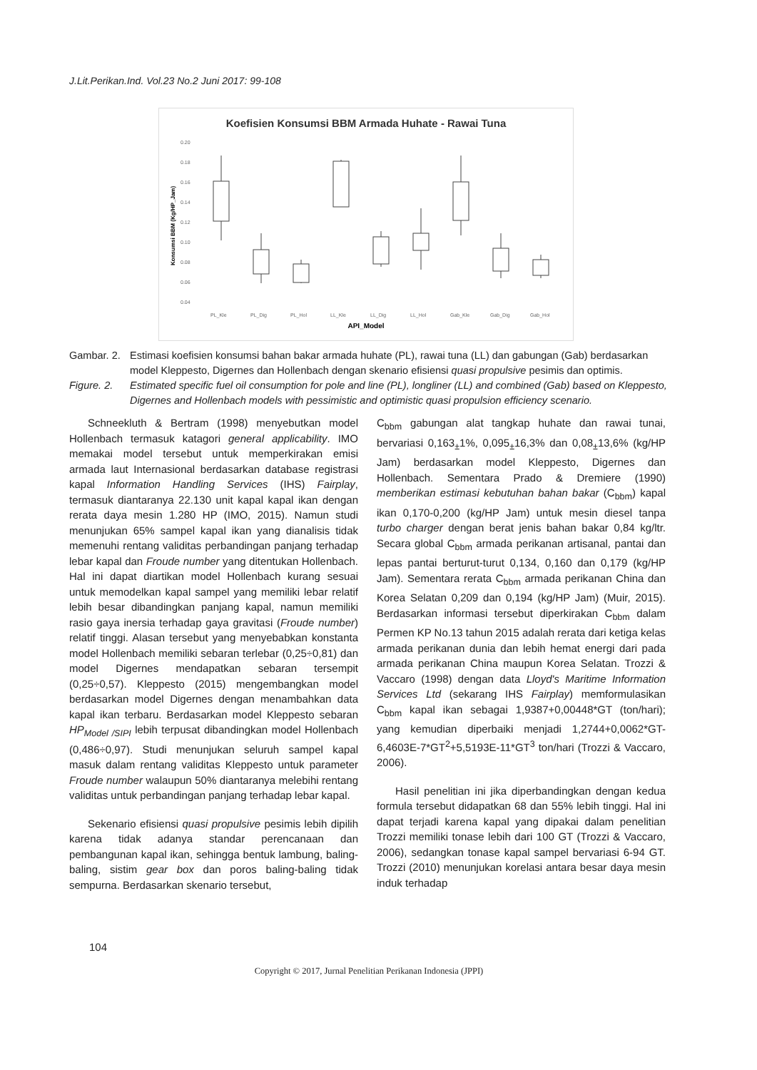J.Lit.Perikan.Ind. Vol.23 No.2 Juni 2017: 99-108
Koefisien Konsumsi BBM Armada Huhate - Rawai Tuna
0.20
0.18
0.16
0.14
0.12
0.10
0.08
0.06
0.04
PL_Kle
PL_Dig
PL_Hol
LL_Kle
LL_Dig
LL_Hol
Gab_Kle
Gab_Dig
Gab_Hol
API_Model
Konsumsi BBM (Kg/HP_Jam)
Gambar. 2.
Estimasi koefisien konsumsi bahan bakar armada huhate (PL), rawai tuna (LL) dan gabungan (Gab) berdasarkan model Kleppesto, Digernes dan Hollenbach dengan skenario efisiensi quasi propulsive pesimis dan optimis.
Figure. 2.
Estimated specific fuel oil consumption for pole and line (PL), longliner (LL) and combined (Gab) based on Kleppesto, Digernes and Hollenbach models with pessimistic and optimistic quasi propulsion efficiency scenario.
Schneekluth & Bertram (1998) menyebutkan model Hollenbach termasuk katagori general applicability. IMO memakai model tersebut untuk memperkirakan emisi armada laut Internasional berdasarkan database registrasi kapal Information Handling Services (IHS) Fairplay, termasuk diantaranya 22.130 unit kapal kapal ikan dengan rerata daya mesin 1.280 HP (IMO, 2015). Namun studi menunjukan 65% sampel kapal ikan yang dianalisis tidak memenuhi rentang validitas perbandingan panjang terhadap lebar kapal dan Froude number yang ditentukan Hollenbach. Hal ini dapat diartikan model Hollenbach kurang sesuai untuk memodelkan kapal sampel yang memiliki lebar relatif lebih besar dibandingkan panjang kapal, namun memiliki rasio gaya inersia terhadap gaya gravitasi (Froude number) relatif tinggi. Alasan tersebut yang menyebabkan konstanta model Hollenbach memiliki sebaran terlebar (0,25÷0,81) dan model Digernes mendapatkan sebaran tersempit (0,25÷0,57). Kleppesto (2015) mengembangkan model berdasarkan model Digernes dengan menambahkan data kapal ikan terbaru. Berdasarkan model Kleppesto sebaran HP<sub>Model /SIPI</sub> lebih terpusat dibandingkan model Hollenbach (0,486÷0,97). Studi menunjukan seluruh sampel kapal masuk dalam rentang validitas Kleppesto untuk parameter Froude number walaupun 50% diantaranya melebihi rentang validitas untuk perbandingan panjang terhadap lebar kapal.
Sekenario efisiensi quasi propulsive pesimis lebih dipilih karena tidak adanya standar perencanaan dan pembangunan kapal ikan, sehingga bentuk lambung, baling-baling, sistim gear box dan poros baling-baling tidak sempurna. Berdasarkan skenario tersebut,
C<sub>bbm</sub> gabungan alat tangkap huhate dan rawai tunai, bervariasi 0,163<sub>±</sub>1%, 0,095<sub>±</sub>16,3% dan 0,08<sub>±</sub>13,6% (kg/HP Jam) berdasarkan model Kleppesto, Digernes dan Hollenbach. Sementara Prado & Dremiere (1990) memberikan estimasi kebutuhan bahan bakar (C<sub>bbm</sub>) kapal ikan 0,170-0,200 (kg/HP Jam) untuk mesin diesel tanpa turbo charger dengan berat jenis bahan bakar 0,84 kg/ltr. Secara global C<sub>bbm</sub> armada perikanan artisanal, pantai dan lepas pantai berturut-turut 0,134, 0,160 dan 0,179 (kg/HP Jam). Sementara rerata C<sub>bbm</sub> armada perikanan China dan Korea Selatan 0,209 dan 0,194 (kg/HP Jam) (Muir, 2015). Berdasarkan informasi tersebut diperkirakan C<sub>bbm</sub> dalam Permen KP No.13 tahun 2015 adalah rerata dari ketiga kelas armada perikanan dunia dan lebih hemat energi dari pada armada perikanan China maupun Korea Selatan. Trozzi & Vaccaro (1998) dengan data Lloyd's Maritime Information Services Ltd (sekarang IHS Fairplay) memformulasikan C<sub>bbm</sub> kapal ikan sebagai 1,9387+0,00448*GT (ton/hari); yang kemudian diperbaiki menjadi 1,2744+0,0062*GT-6,4603E-7*GT<sup>2</sup>+5,5193E-11*GT<sup>3</sup> ton/hari (Trozzi & Vaccaro, 2006).
Hasil penelitian ini jika diperbandingkan dengan kedua formula tersebut didapatkan 68 dan 55% lebih tinggi. Hal ini dapat terjadi karena kapal yang dipakai dalam penelitian Trozzi memiliki tonase lebih dari 100 GT (Trozzi & Vaccaro, 2006), sedangkan tonase kapal sampel bervariasi 6-94 GT. Trozzi (2010) menunjukan korelasi antara besar daya mesin induk terhadap
104
Copyright © 2017, Jurnal Penelitian Perikanan Indonesia (JPPI)